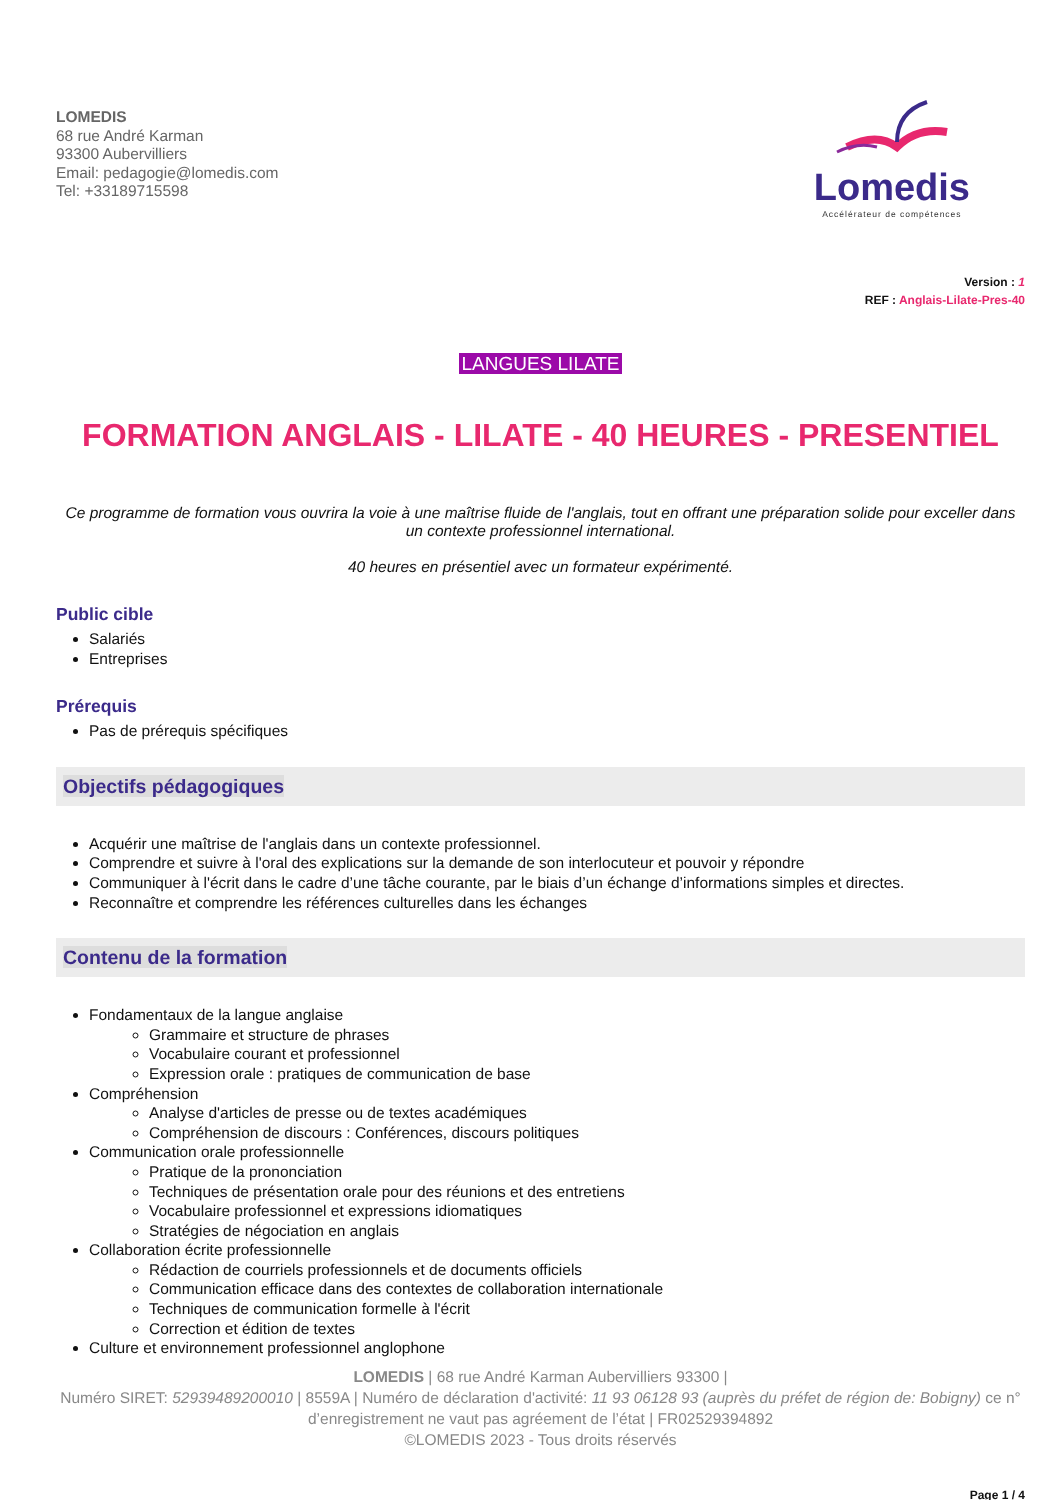LOMEDIS
68 rue André Karman
93300 Aubervilliers
Email: pedagogie@lomedis.com
Tel: +33189715598
Lomedis
Accélérateur de compétences
Version : 1
REF : Anglais-Lilate-Pres-40
LANGUES LILATE
FORMATION ANGLAIS - LILATE - 40 HEURES - PRESENTIEL
Ce programme de formation vous ouvrira la voie à une maîtrise fluide de l'anglais, tout en offrant une préparation solide pour exceller dans un contexte professionnel international.
40 heures en présentiel avec un formateur expérimenté.
Public cible
Salariés
Entreprises
Prérequis
Pas de prérequis spécifiques
Objectifs pédagogiques
Acquérir une maîtrise de l'anglais dans un contexte professionnel.
Comprendre et suivre à l'oral des explications sur la demande de son interlocuteur et pouvoir y répondre
Communiquer à l'écrit dans le cadre d’une tâche courante, par le biais d’un échange d’informations simples et directes.
Reconnaître et comprendre les références culturelles dans les échanges
Contenu de la formation
Fondamentaux de la langue anglaise
Grammaire et structure de phrases
Vocabulaire courant et professionnel
Expression orale : pratiques de communication de base
Compréhension
Analyse d'articles de presse ou de textes académiques
Compréhension de discours : Conférences, discours politiques
Communication orale professionnelle
Pratique de la prononciation
Techniques de présentation orale pour des réunions et des entretiens
Vocabulaire professionnel et expressions idiomatiques
Stratégies de négociation en anglais
Collaboration écrite professionnelle
Rédaction de courriels professionnels et de documents officiels
Communication efficace dans des contextes de collaboration internationale
Techniques de communication formelle à l'écrit
Correction et édition de textes
Culture et environnement professionnel anglophone
LOMEDIS | 68 rue André Karman Aubervilliers 93300 |
Numéro SIRET: 52939489200010 | 8559A | Numéro de déclaration d'activité: 11 93 06128 93 (auprès du préfet de région de: Bobigny) ce n° d’enregistrement ne vaut pas agréement de l’état | FR02529394892
©LOMEDIS 2023 - Tous droits réservés
Page 1 / 4